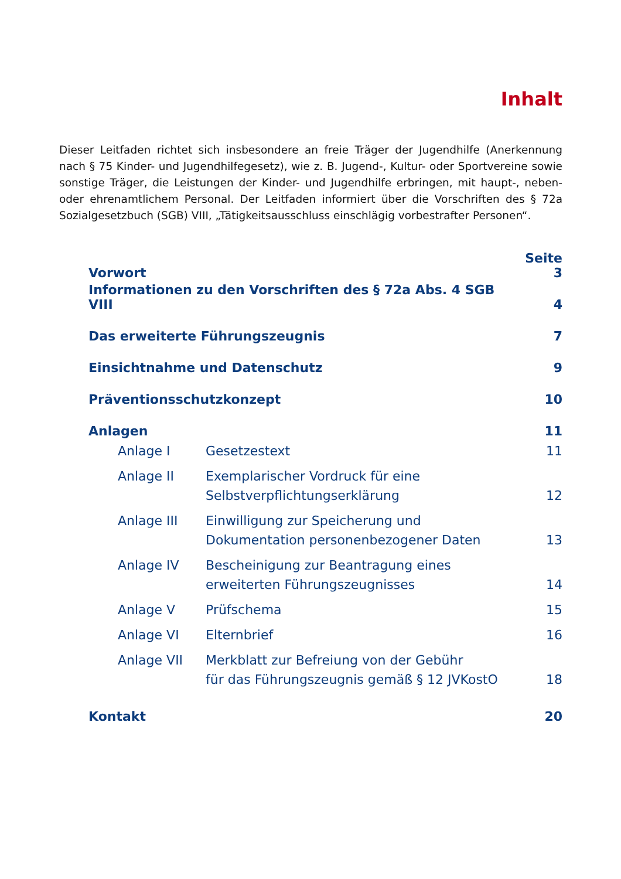Inhalt
Dieser Leitfaden richtet sich insbesondere an freie Träger der Jugendhilfe (Anerkennung nach § 75 Kinder- und Jugendhilfegesetz), wie z. B. Jugend-, Kultur- oder Sportvereine sowie sonstige Träger, die Leistungen der Kinder- und Jugendhilfe erbringen, mit haupt-, neben- oder ehrenamtlichem Personal. Der Leitfaden informiert über die Vorschriften des § 72a Sozialgesetzbuch (SGB) VIII, „Tätigkeitsausschluss einschlägig vorbestrafter Personen“.
| Vorwort | | Seite 3 |
| Informationen zu den Vorschriften des § 72a Abs. 4 SGB VIII | | 4 |
| Das erweiterte Führungszeugnis | | 7 |
| Einsichtnahme und Datenschutz | | 9 |
| Präventionsschutzkonzept | | 10 |
| Anlagen | | 11 |
| Anlage I | Gesetzestext | 11 |
| Anlage II | Exemplarischer Vordruck für eine Selbstverpflichtungserklärung | 12 |
| Anlage III | Einwilligung zur Speicherung und Dokumentation personenbezogener Daten | 13 |
| Anlage IV | Bescheinigung zur Beantragung eines erweiterten Führungszeugnisses | 14 |
| Anlage V | Prüfschema | 15 |
| Anlage VI | Elternbrief | 16 |
| Anlage VII | Merkblatt zur Befreiung von der Gebühr für das Führungszeugnis gemäß § 12 JVKostO | 18 |
| Kontakt | | 20 |